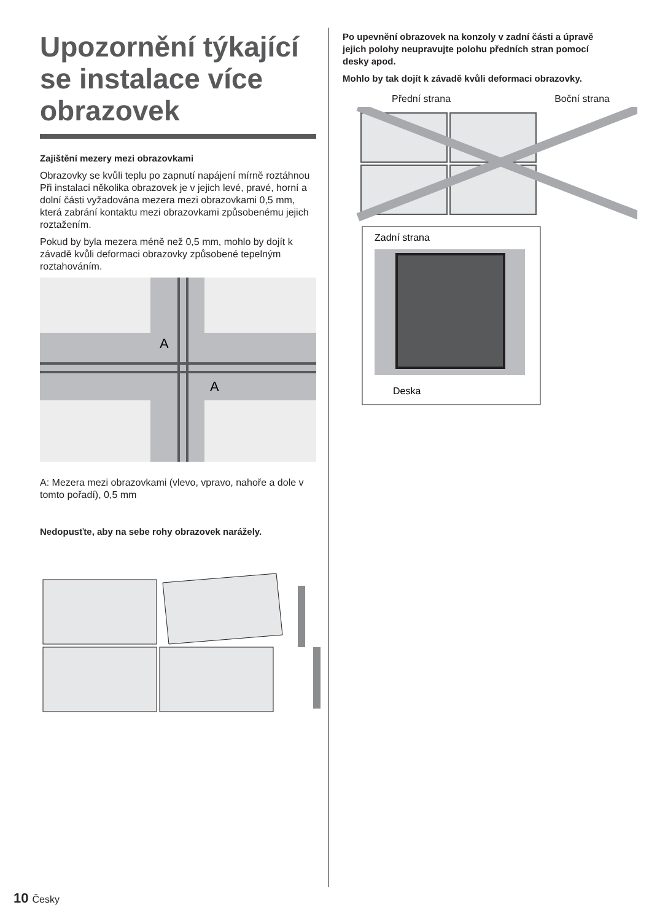Upozornění týkající se instalace více obrazovek
Zajištění mezery mezi obrazovkami
Obrazovky se kvůli teplu po zapnutí napájení mírně roztáhnou Při instalaci několika obrazovek je v jejich levé, pravé, horní a dolní části vyžadována mezera mezi obrazovkami 0,5 mm, která zabrání kontaktu mezi obrazovkami způsobenému jejich roztažením.
Pokud by byla mezera méně než 0,5 mm, mohlo by dojít k závadě kvůli deformaci obrazovky způsobené tepelným roztahováním.
A
A
A: Mezera mezi obrazovkami (vlevo, vpravo, nahoře a dole v tomto pořadí), 0,5 mm
Nedopusťte, aby na sebe rohy obrazovek narážely.
Po upevnění obrazovek na konzoly v zadní části a úpravě jejich polohy neupravujte polohu předních stran pomocí desky apod.
Mohlo by tak dojít k závadě kvůli deformaci obrazovky.
Přední strana Boční strana
Zadní strana
Deska
10 Česky